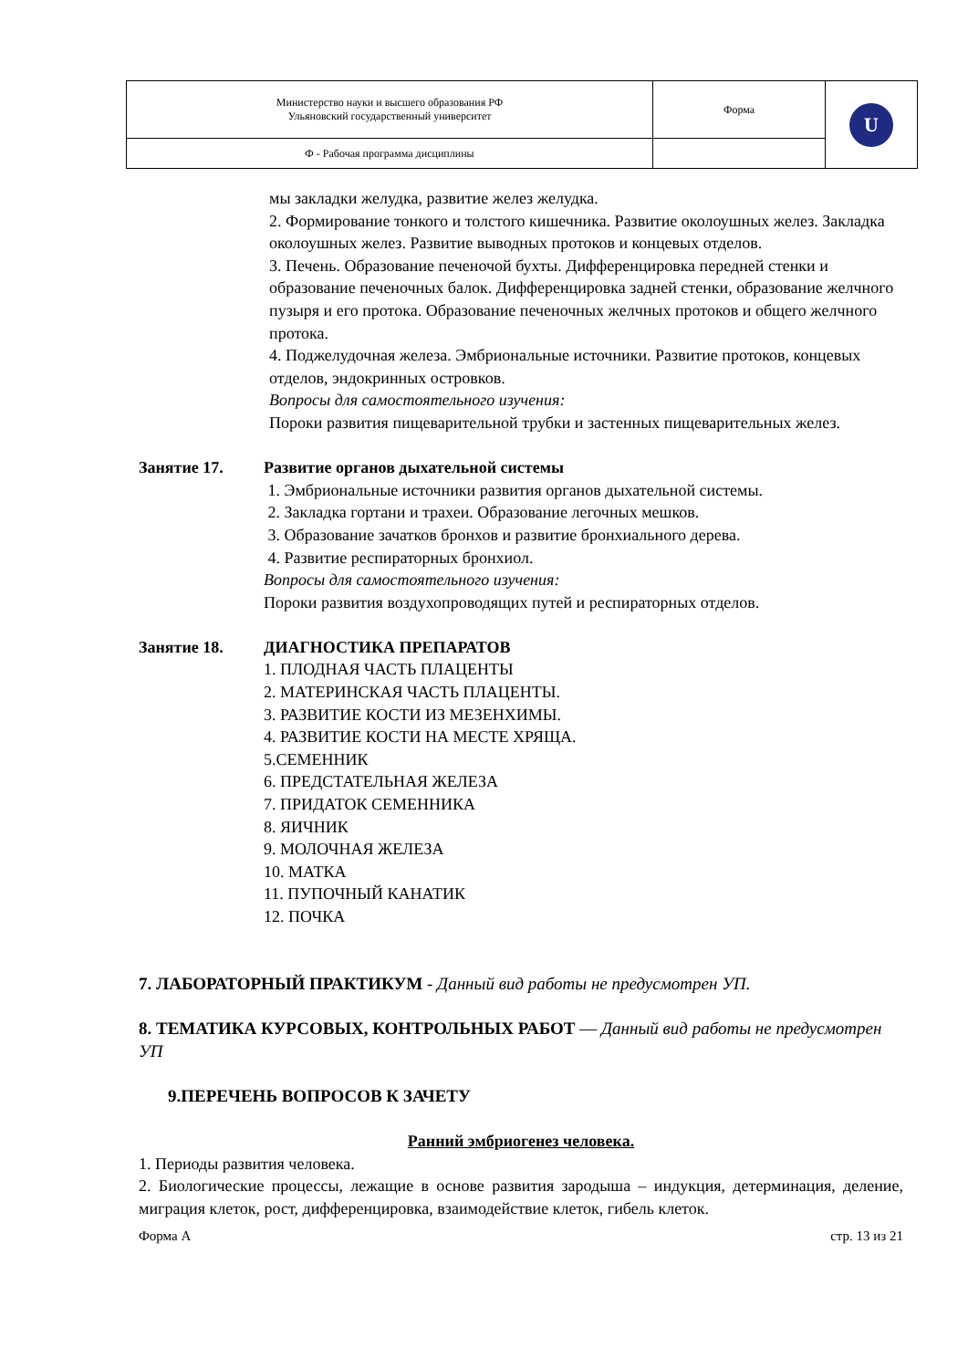| Министерство науки и высшего образования РФ Ульяновский государственный университет | Форма | U |
| Ф - Рабочая программа дисциплины | | |
мы закладки желудка, развитие желез желудка.
2. Формирование тонкого и толстого кишечника. Развитие околоушных желез. Закладка околоушных желез. Развитие выводных протоков и концевых отделов.
3. Печень. Образование печеночой бухты. Дифференцировка передней стенки и образование печеночных балок. Дифференцировка задней стенки, образование желчного пузыря и его протока. Образование печеночных желчных протоков и общего желчного протока.
4. Поджелудочная железа. Эмбриональные источники. Развитие протоков, концевых отделов, эндокринных островков.
Вопросы для самостоятельного изучения:
Пороки развития пищеварительной трубки и застенных пищеварительных желез.
Занятие 17. Развитие органов дыхательной системы
1. Эмбриональные источники развития органов дыхательной системы.
2. Закладка гортани и трахеи. Образование легочных мешков.
3. Образование зачатков бронхов и развитие бронхиального дерева.
4. Развитие респираторных бронхиол.
Вопросы для самостоятельного изучения:
Пороки развития воздухопроводящих путей и респираторных отделов.
Занятие 18. ДИАГНОСТИКА ПРЕПАРАТОВ
1. ПЛОДНАЯ ЧАСТЬ ПЛАЦЕНТЫ
2. МАТЕРИНСКАЯ ЧАСТЬ ПЛАЦЕНТЫ.
3. РАЗВИТИЕ КОСТИ ИЗ МЕЗЕНХИМЫ.
4. РАЗВИТИЕ КОСТИ НА МЕСТЕ ХРЯЩА.
5.СЕМЕННИК
6. ПРЕДСТАТЕЛЬНАЯ ЖЕЛЕЗА
7. ПРИДАТОК СЕМЕННИКА
8. ЯИЧНИК
9. МОЛОЧНАЯ ЖЕЛЕЗА
10. МАТКА
11. ПУПОЧНЫЙ КАНАТИК
12. ПОЧКА
7. ЛАБОРАТОРНЫЙ ПРАКТИКУМ - Данный вид работы не предусмотрен УП.
8. ТЕМАТИКА КУРСОВЫХ, КОНТРОЛЬНЫХ РАБОТ — Данный вид работы не предусмотрен УП
9.ПЕРЕЧЕНЬ ВОПРОСОВ К ЗАЧЕТУ
Ранний эмбриогенез человека.
1. Периоды развития человека.
2. Биологические процессы, лежащие в основе развития зародыша – индукция, детерминация, деление, миграция клеток, рост, дифференцировка, взаимодействие клеток, гибель клеток.
Форма А стр. 13 из 21